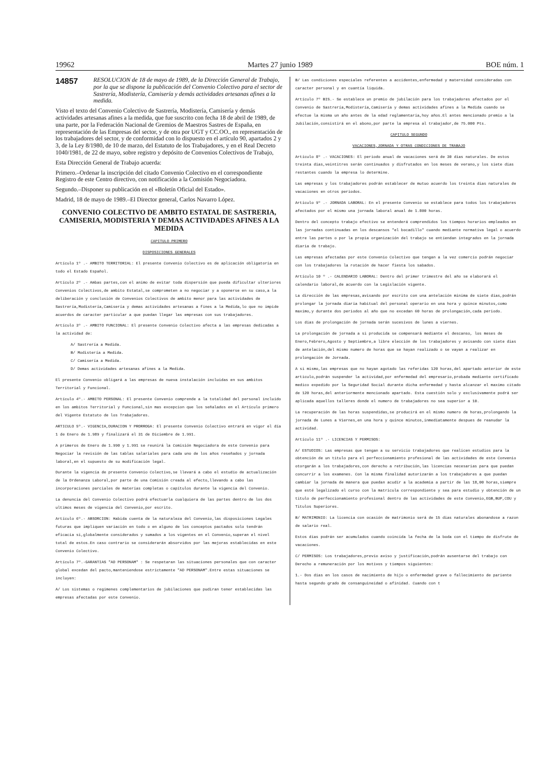19962 Martes 27 junio 1989 BOE núm. 1
14857
RESOLUCION de 18 de mayo de 1989, de la Dirección General de Trabajo, por la que se dispone la publicación del Convenio Colectivo para el sector de Sastrería, Modistería, Camisería y demás actividades artesanas afines a la medida.
Visto el texto del Convenio Colectivo de Sastrería, Modistería, Camisería y demás actividades artesanas afines a la medida, que fue suscrito con fecha 18 de abril de 1989, de una parte, por la Federación Nacional de Gremios de Maestros Sastres de España, en representación de las Empresas del sector, y de otra por UGT y CC.OO., en representación de los trabajadores del sector, y de conformidad con lo dispuesto en el artículo 90, apartados 2 y 3, de la Ley 8/1980, de 10 de marzo, del Estatuto de los Trabajadores, y en el Real Decreto 1040/1981, de 22 de mayo, sobre registro y depósito de Convenios Colectivos de Trabajo,
Esta Dirección General de Trabajo acuerda:
Primero.–Ordenar la inscripción del citado Convenio Colectivo en el correspondiente Registro de este Centro directivo, con notificación a la Comisión Negociadora.
Segundo.–Disponer su publicación en el «Boletín Oficial del Estado».
Madrid, 18 de mayo de 1989.–El Director general, Carlos Navarro López.
CONVENIO COLECTIVO DE AMBITO ESTATAL DE SASTRERIA, CAMISERIA, MODISTERIA Y DEMAS ACTIVIDADES AFINES A LA MEDIDA
CAPITULO PRIMERO
DISPOSICIONES GENERALES
Artículo 1º .- AMBITO TERRITORIAL: El presente Convenio Colectivo es de aplicación obligatoria en todo el Estado Español.
Artículo 2º .- Ambas partes,con el animo de evitar toda dispersión que pueda dificultar ulteriores Convenios Colectivos,de ambito Estatal,se comprometen a no negociar y a oponerse en su caso,a la deliberación y conclusión de Convenios Colectivos de ambito menor para las actividades de Sastrería,Modistería,Camisería y demas actividades artesanas a fines a la Medida,lo que no impide acuerdos de caracter particular a que puedan llegar las empresas con sus trabajadores.
Artículo 3º .- AMBITO FUNCIONAL: El presente Convenio Colectivo afecta a las empresas dedicadas a la actividad de:
A/ Sastrería a Medida.
B/ Modistería a Medida.
C/ Camisería a Medida.
D/ Demas actividades artesanas afines a la Medida.
El presente Convenio obligará a las empresas de nueva instalación incluidas en sus ambitos Territorial y Funcional.
Artículo 4º.- AMBITO PERSONAL: El presente Convenio comprende a la totalidad del personal incluido en los ambitos Territorial y Funcional,sin mas excepcion que los señalados en el Artículo primero del Vigente Estatuto de los Trabajadores.
ARTICULO 5º.- VIGENCIA,DURACION Y PRORROGA: El presente Convenio Colectivo entrará en vigor el día 1 de Enero de 1.989 y finalizará el 31 de Diciembre de 1.991.
A primeros de Enero de 1.990 y 1.991 se reunirá la Comisión Negociadora de este Convenio para Negociar la revisión de las tablas salariales para cada uno de los años reseñados y jornada laboral,en el supuesto de su modificación legal.
Durante la vigencia de presente Convenio Colectivo,se llevará a cabo el estudio de actualización de la Ordenanza Laboral,por parte de una Comisión creada al efecto,llevando a cabo las incorporaciones parciales de materias completas o capítulos durante la vigencia del Convenio.
La denuncia del Convenio Colectivo podrá efectuarla cualquiera de las partes dentro de los dos ultimos meses de vigencia del Convenio,por escrito.
Artículo 6º.- ABSORCION: Habida cuenta de la naturaleza del Convenio,las disposiciones Legales futuras que impliquen variación en todo o en alguno de los conceptos pactados solo tendrán eficacia si,globalmente considerados y sumados a los vigentes en el Convenio,superan el nivel total de estos.En caso contrario se considerarán absorvidos por las mejoras establecidas en este Convenio Colectivo.
Artículo 7º.-GARANTIAS "AD PERSONAM" : Se respetaran las situaciones personales que con caracter global excedan del pacto,manteniendose estrictamente "AD PERSONAM".Entre estas situaciones se incluyen:
A/ Los sistemas o regimenes complementarios de jubilaciones que pudiran tener establecidas las empresas afectadas por este Convenio.
B/ Las condiciones especiales referentes a accidentes,enfermedad y maternidad consideradas con caracter personal y en cuantía liquida.
Artículo 7º BIS.- Se establece un premio de jubilación para los trabajadores afectados por el Convenio de Sastrería,Modistería,Camisería y demas actividades afines a la Medida cuando se efectue la misma un año antes de la edad reglamentaria,hoy años.El antes mencionado premio a la Jubilación,consistirá en el abono,por parte la empresa al trabajador,de 75.000 Pts.
CAPITULO SEGUNDO
VACACIONES,JORNADA Y OTRAS CONDICIONES DE TRABAJO
Artículo 8º .- VACACIONES: El periodo anual de vacaciones será de 30 dias naturales. De estos treinta dias,veintitres serán continuados y disfrutados en los meses de verano,y los siete dias restantes cuando la empresa lo determine.
Las empresas y los trabajadores podrán establecer de mutuo acuerdo los treinta dias naturales de vacaciones en otros periodos.
Artículo 9º .- JORNADA LABORAL: En el presente Convenio se establece para todos los trabajadores afectados por el mismo una jornada laboral anual de 1.800 horas.
Dentro del concepto trabajo efectivo se entenderá comprendidos los tiempos horarios empleados en las jornadas continuadas en los descansos "el bocadillo" cuando mediante normativa legal o acuerdo entre las partes o por la propia organización del trabajo se entiendan integrados en la jornada diaria de trabajo.
Las empresas afectadas por este Convenio Colectivo que tengan a la vez comercio podrán negociar con los trabajadores la rotación de hacer fiesta los sabados.
Artículo 10 º .- CALENDARIO LABORAL: Dentro del primer trimestre del año se elaborará el calendario laboral,de acuerdo con la Legislación vigente.
La dirección de las empresas,avisando por escrito con una antelación minima de siete dias,podrán prolongar la jornada diaria habitual del personal operario en una hora y quince minutos,como maximo,y durante dos periodos al año que no excedan 60 horas de prolongación,cada periodo.
Los dias de prolongación de jornada serán sucesivos de lunes a viernes.
La prolongación de jornada a si producida se compensará mediante el descanso, los meses de Enero,Febrero,Agosto y Septiembre,a libre elección de los trabajadores y avisando con siete dias de antelación,del mismo numero de horas que se hayan realizado o se vayan a realizar en prolongación de Jornada.
A si mismo,las empresas que no hayan agotado las referidas 120 horas,del apartado anterior de este articulo,podrán suspender la actividad,por enfermedad del empresario,probada mediante certificado medico expedido por la Seguridad Social durante dicha enfermedad y hasta alcanzar el maximo citado de 120 horas,del anteriormente mencionado apartado. Esta cuestión solo y exclusivamente podrá ser aplicada aquellos talleres donde el numero de trabajadores no sea superior a 10.
La recuperación de las horas suspendidas,se producirá en el mismo numero de horas,prolongando la jornada de Lunes a Viernes,en una hora y quince minutos,inmediatamente despues de reanudar la actividad.
Artículo 11º .- LICENCIAS Y PERMISOS:
A/ ESTUDIOS: Las empresas que tengan a su servicio trabajadores que realicen estudios para la obtención de un titulo para el perfeccionamiento profesional de las actividades de este Convenio otorgarán a los trabajadores,con derecho a retribución,las licencias necesarias para que puedan concurrir a los examenes. Con la misma finalidad autorizarán a los trabajadores a que puedan cambiar la jornada de manera que puedan acudir a la academia a partir de las 18,00 horas,siempre que esté legalizado el curso con la matricula correspondiente y sea para estudio y obtención de un titulo de perfeccionamiento profesional dentro de las actividades de este Convenio,EGB,BUP,COU y Titulos Superiores.
B/ MATRIMONIO: La licencia con ocasión de matrimonio será de 15 dias naturales abonandose a razon de salario real.
Estos dias podrán ser acumulados cuando coincida la fecha de la boda con el tiempo de disfrute de vacaciones.
C/ PERMISOS: Los trabajadores,previo aviso y justificación,podrán ausentarse del trabajo con Derecho a remuneración por los motivos y tiempos siguientes:
1.- Dos dias en los casos de nacimiento de hijo o enfermedad grave o fallecimiento de pariente hasta segundo grado de consanguineidad o afinidad. Cuando con t